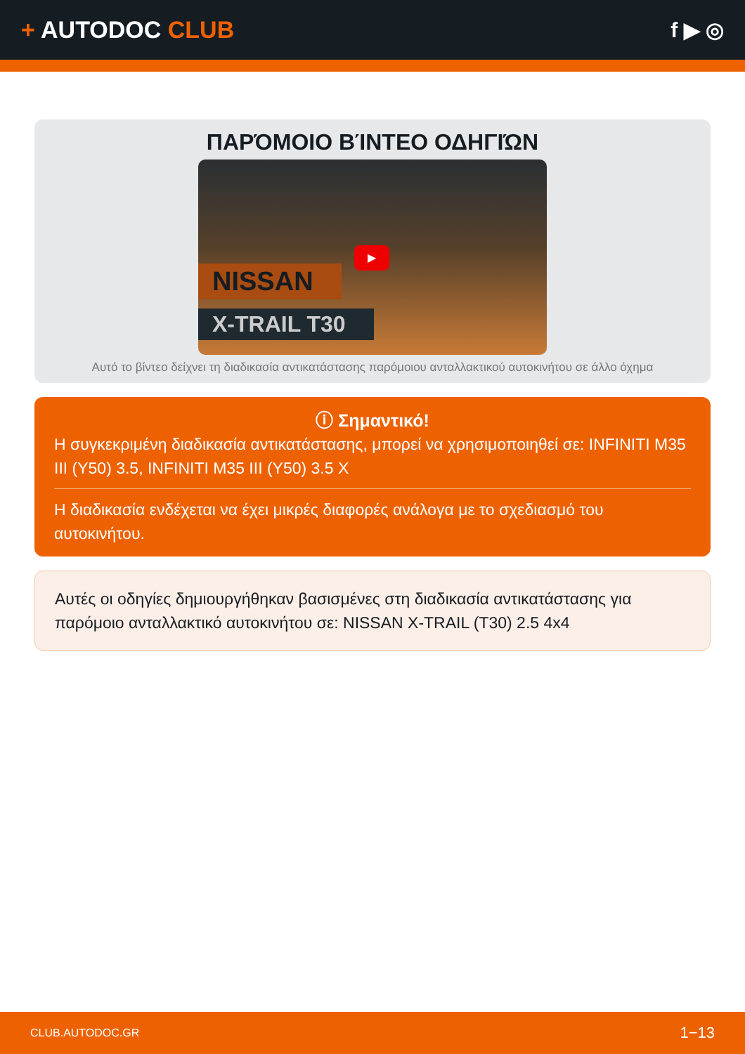+ AUTODOC CLUB f ▶ ◎
ΠΑΡΌΜΟΙΟ ΒΊΝΤΕΟ ΟΔΗΓΙΏΝ
▶
NISSAN
X-TRAIL T30
Αυτό το βίντεο δείχνει τη διαδικασία αντικατάστασης παρόμοιου ανταλλακτικού αυτοκινήτου σε άλλο όχημα
ⓘ Σημαντικό!
Η συγκεκριμένη διαδικασία αντικατάστασης, μπορεί να χρησιμοποιηθεί σε: INFINITI M35 III (Y50) 3.5, INFINITI M35 III (Y50) 3.5 X
Η διαδικασία ενδέχεται να έχει μικρές διαφορές ανάλογα με το σχεδιασμό του αυτοκινήτου.
Αυτές οι οδηγίες δημιουργήθηκαν βασισμένες στη διαδικασία αντικατάστασης για παρόμοιο ανταλλακτικό αυτοκινήτου σε: NISSAN X-TRAIL (T30) 2.5 4x4
CLUB.AUTODOC.GR 1−13